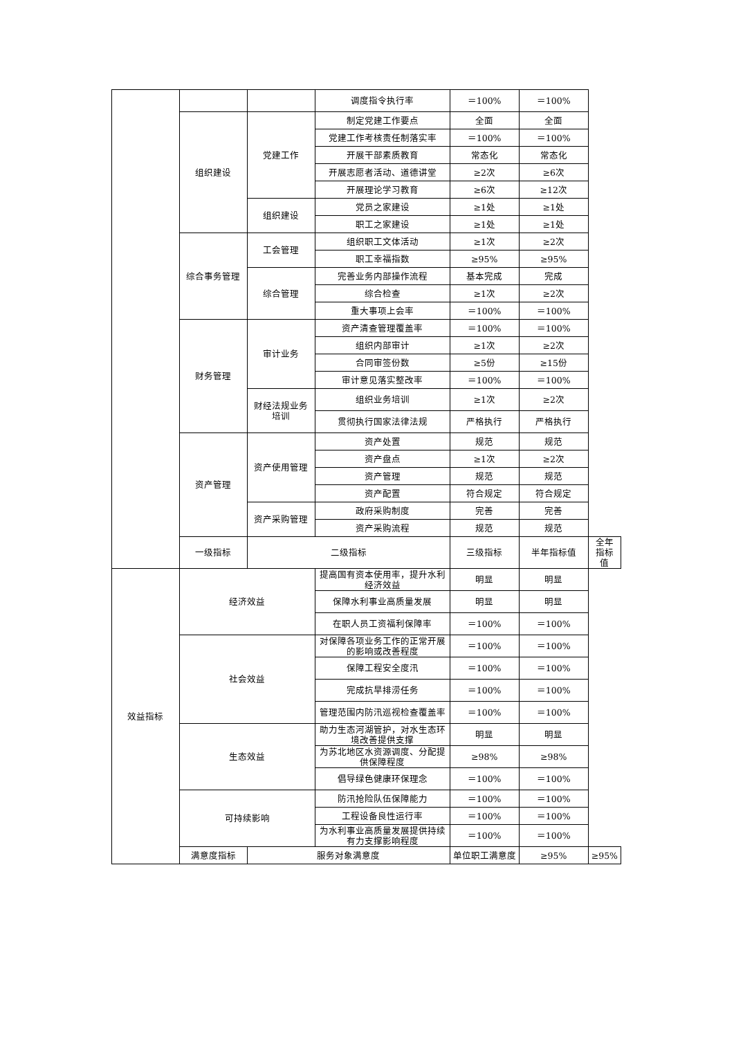| | | | 调度指令执行率 | ＝100% | ＝100% | |
| | 组织建设 | 党建工作 | 制定党建工作要点 | 全面 | 全面 | |
| | | | 党建工作考核责任制落实率 | ＝100% | ＝100% | |
| | | | 开展干部素质教育 | 常态化 | 常态化 | |
| | | | 开展志愿者活动、道德讲堂 | ≥2次 | ≥6次 | |
| | | | 开展理论学习教育 | ≥6次 | ≥12次 | |
| | | 组织建设 | 党员之家建设 | ≥1处 | ≥1处 | |
| | | | 职工之家建设 | ≥1处 | ≥1处 | |
| | 综合事务管理 | 工会管理 | 组织职工文体活动 | ≥1次 | ≥2次 | |
| | | | 职工幸福指数 | ≥95% | ≥95% | |
| | | 综合管理 | 完善业务内部操作流程 | 基本完成 | 完成 | |
| | | | 综合检查 | ≥1次 | ≥2次 | |
| | | | 重大事项上会率 | ＝100% | ＝100% | |
| | 财务管理 | 审计业务 | 资产清查管理覆盖率 | ＝100% | ＝100% | |
| | | | 组织内部审计 | ≥1次 | ≥2次 | |
| | | | 合同审签份数 | ≥5份 | ≥15份 | |
| | | | 审计意见落实整改率 | ＝100% | ＝100% | |
| | | 财经法规业务培训 | 组织业务培训 | ≥1次 | ≥2次 | |
| | | | 贯彻执行国家法律法规 | 严格执行 | 严格执行 | |
| | 资产管理 | 资产使用管理 | 资产处置 | 规范 | 规范 | |
| | | | 资产盘点 | ≥1次 | ≥2次 | |
| | | | 资产管理 | 规范 | 规范 | |
| | | | 资产配置 | 符合规定 | 符合规定 | |
| | | 资产采购管理 | 政府采购制度 | 完善 | 完善 | |
| | | | 资产采购流程 | 规范 | 规范 | |
| | 一级指标 | 二级指标 | | 三级指标 | 半年指标值 | 全年指标值 |
| 效益指标 | 经济效益 | | 提高国有资本使用率，提升水利经济效益 | 明显 | 明显 | |
| | | | 保障水利事业高质量发展 | 明显 | 明显 | |
| | | | 在职人员工资福利保障率 | ＝100% | ＝100% | |
| | 社会效益 | | 对保障各项业务工作的正常开展的影响或改善程度 | ＝100% | ＝100% | |
| | | | 保障工程安全度汛 | ＝100% | ＝100% | |
| | | | 完成抗旱排涝任务 | ＝100% | ＝100% | |
| | | | 管理范围内防汛巡视检查覆盖率 | ＝100% | ＝100% | |
| | 生态效益 | | 助力生态河湖管护，对水生态环境改善提供支撑 | 明显 | 明显 | |
| | | | 为苏北地区水资源调度、分配提供保障程度 | ≥98% | ≥98% | |
| | | | 倡导绿色健康环保理念 | ＝100% | ＝100% | |
| | 可持续影响 | | 防汛抢险队伍保障能力 | ＝100% | ＝100% | |
| | | | 工程设备良性运行率 | ＝100% | ＝100% | |
| | | | 为水利事业高质量发展提供持续有力支撑影响程度 | ＝100% | ＝100% | |
| | 满意度指标 | 服务对象满意度 | | 单位职工满意度 | ≥95% | ≥95% |